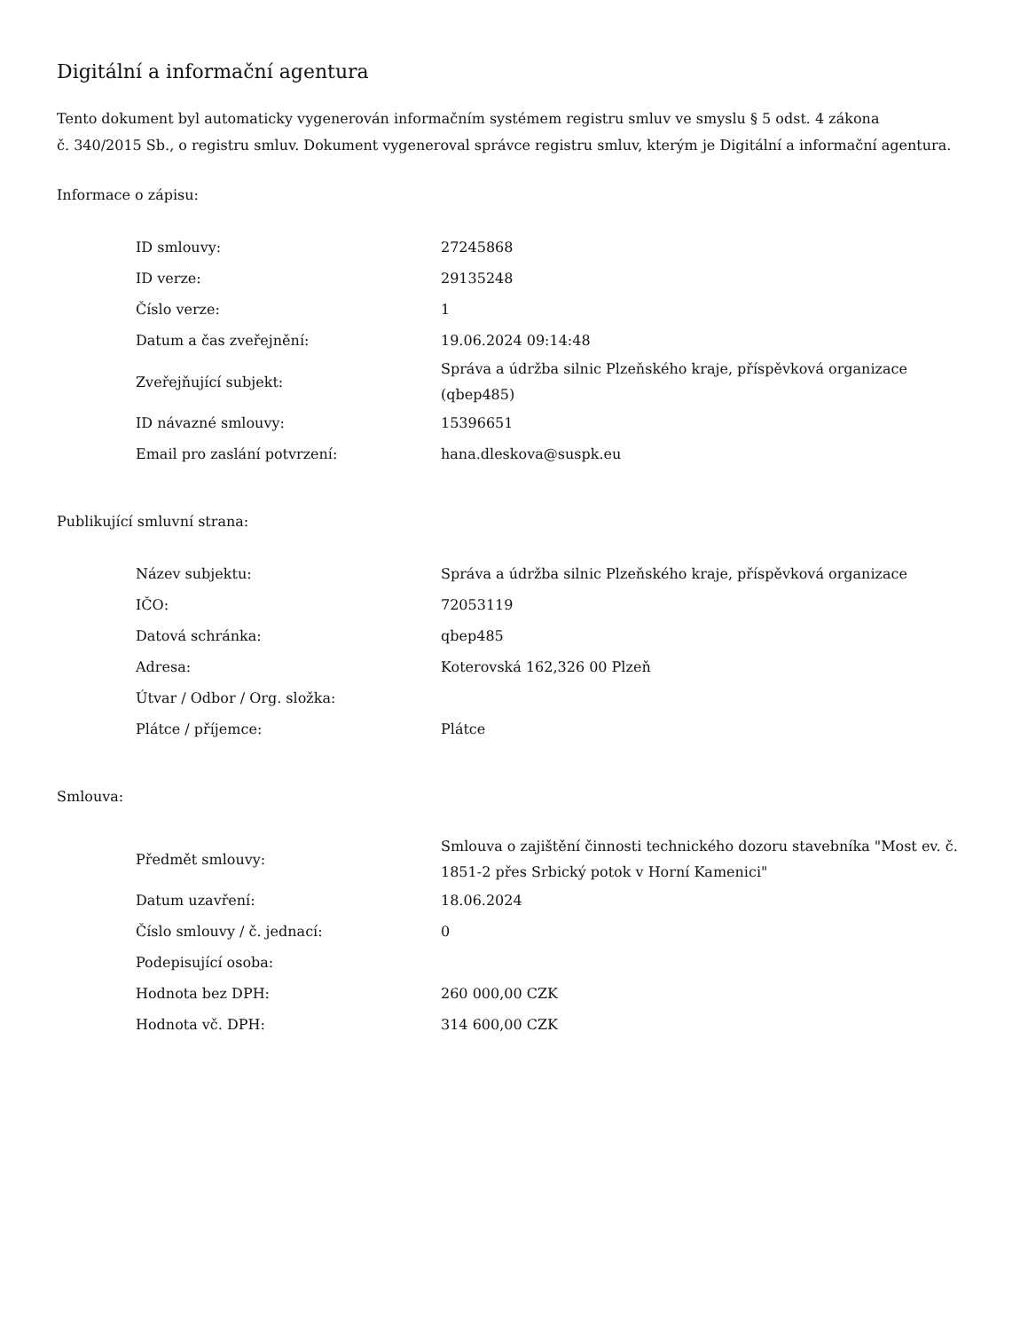Digitální a informační agentura
Tento dokument byl automaticky vygenerován informačním systémem registru smluv ve smyslu § 5 odst. 4 zákona
č. 340/2015 Sb., o registru smluv. Dokument vygeneroval správce registru smluv, kterým je Digitální a informační agentura.
Informace o zápisu:
| ID smlouvy: | 27245868 |
| ID verze: | 29135248 |
| Číslo verze: | 1 |
| Datum a čas zveřejnění: | 19.06.2024 09:14:48 |
| Zveřejňující subjekt: | Správa a údržba silnic Plzeňského kraje, příspěvková organizace (qbep485) |
| ID návazné smlouvy: | 15396651 |
| Email pro zaslání potvrzení: | hana.dleskova@suspk.eu |
Publikující smluvní strana:
| Název subjektu: | Správa a údržba silnic Plzeňského kraje, příspěvková organizace |
| IČO: | 72053119 |
| Datová schránka: | qbep485 |
| Adresa: | Koterovská 162,326 00 Plzeň |
| Útvar / Odbor / Org. složka: | |
| Plátce / příjemce: | Plátce |
Smlouva:
| Předmět smlouvy: | Smlouva o zajištění činnosti technického dozoru stavebníka "Most ev. č. 1851-2 přes Srbický potok v Horní Kamenici" |
| Datum uzavření: | 18.06.2024 |
| Číslo smlouvy / č. jednací: | 0 |
| Podepisující osoba: | |
| Hodnota bez DPH: | 260 000,00 CZK |
| Hodnota vč. DPH: | 314 600,00 CZK |